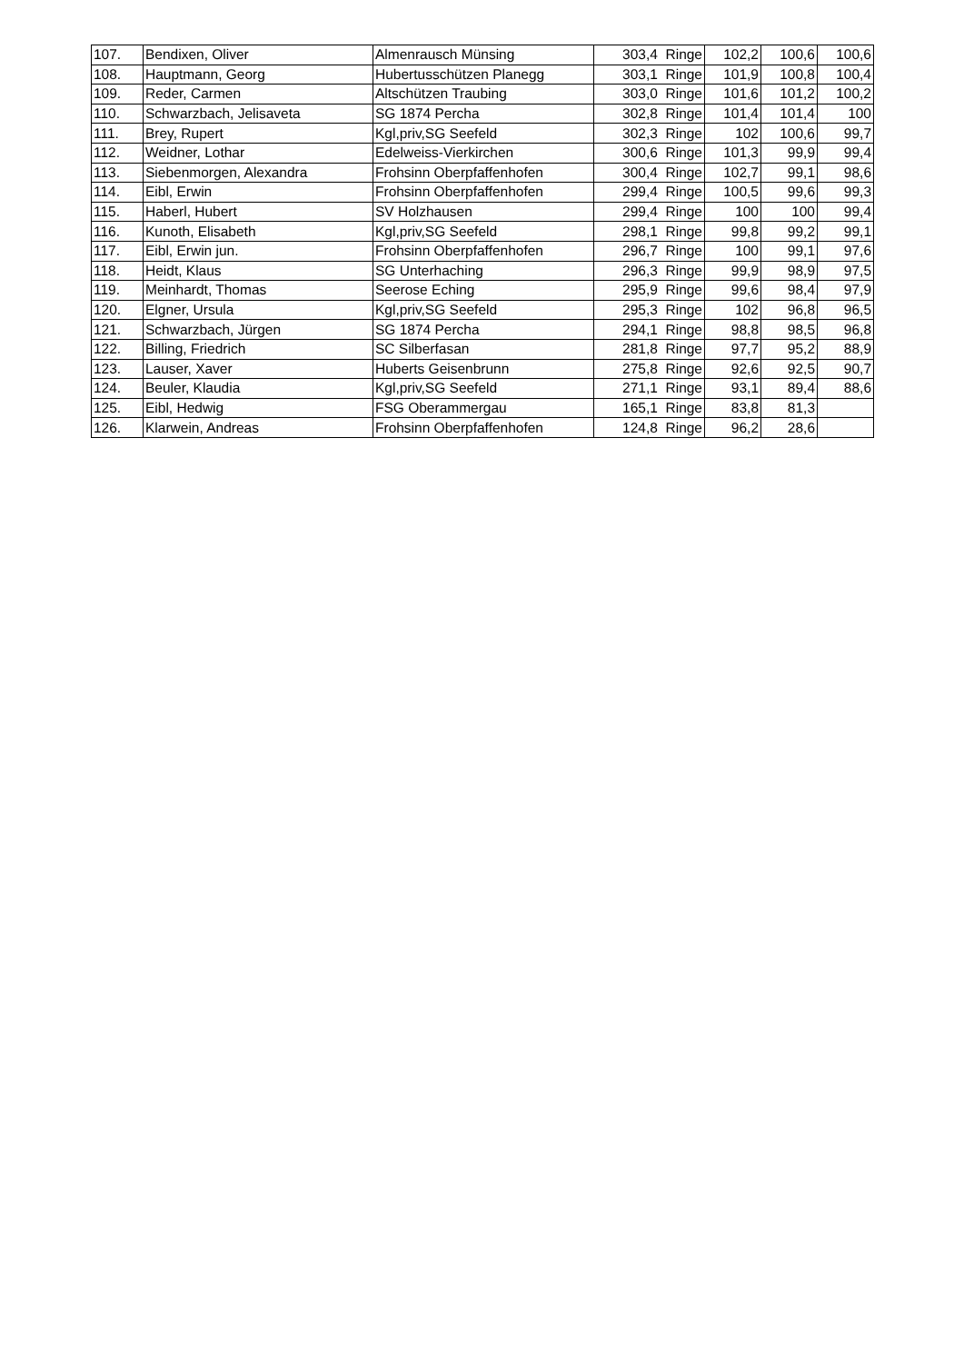| 107. | Bendixen, Oliver | Almenrausch Münsing | 303,4 Ringe | 102,2 | 100,6 | 100,6 |
| 108. | Hauptmann, Georg | Hubertusschützen Planegg | 303,1 Ringe | 101,9 | 100,8 | 100,4 |
| 109. | Reder, Carmen | Altschützen Traubing | 303,0 Ringe | 101,6 | 101,2 | 100,2 |
| 110. | Schwarzbach, Jelisaveta | SG 1874 Percha | 302,8 Ringe | 101,4 | 101,4 | 100 |
| 111. | Brey, Rupert | Kgl,priv,SG Seefeld | 302,3 Ringe | 102 | 100,6 | 99,7 |
| 112. | Weidner, Lothar | Edelweiss-Vierkirchen | 300,6 Ringe | 101,3 | 99,9 | 99,4 |
| 113. | Siebenmorgen, Alexandra | Frohsinn Oberpfaffenhofen | 300,4 Ringe | 102,7 | 99,1 | 98,6 |
| 114. | Eibl, Erwin | Frohsinn Oberpfaffenhofen | 299,4 Ringe | 100,5 | 99,6 | 99,3 |
| 115. | Haberl, Hubert | SV Holzhausen | 299,4 Ringe | 100 | 100 | 99,4 |
| 116. | Kunoth, Elisabeth | Kgl,priv,SG Seefeld | 298,1 Ringe | 99,8 | 99,2 | 99,1 |
| 117. | Eibl, Erwin jun. | Frohsinn Oberpfaffenhofen | 296,7 Ringe | 100 | 99,1 | 97,6 |
| 118. | Heidt, Klaus | SG Unterhaching | 296,3 Ringe | 99,9 | 98,9 | 97,5 |
| 119. | Meinhardt, Thomas | Seerose Eching | 295,9 Ringe | 99,6 | 98,4 | 97,9 |
| 120. | Elgner, Ursula | Kgl,priv,SG Seefeld | 295,3 Ringe | 102 | 96,8 | 96,5 |
| 121. | Schwarzbach, Jürgen | SG 1874 Percha | 294,1 Ringe | 98,8 | 98,5 | 96,8 |
| 122. | Billing, Friedrich | SC Silberfasan | 281,8 Ringe | 97,7 | 95,2 | 88,9 |
| 123. | Lauser, Xaver | Huberts Geisenbrunn | 275,8 Ringe | 92,6 | 92,5 | 90,7 |
| 124. | Beuler, Klaudia | Kgl,priv,SG Seefeld | 271,1 Ringe | 93,1 | 89,4 | 88,6 |
| 125. | Eibl, Hedwig | FSG Oberammergau | 165,1 Ringe | 83,8 | 81,3 | |
| 126. | Klarwein, Andreas | Frohsinn Oberpfaffenhofen | 124,8 Ringe | 96,2 | 28,6 | |